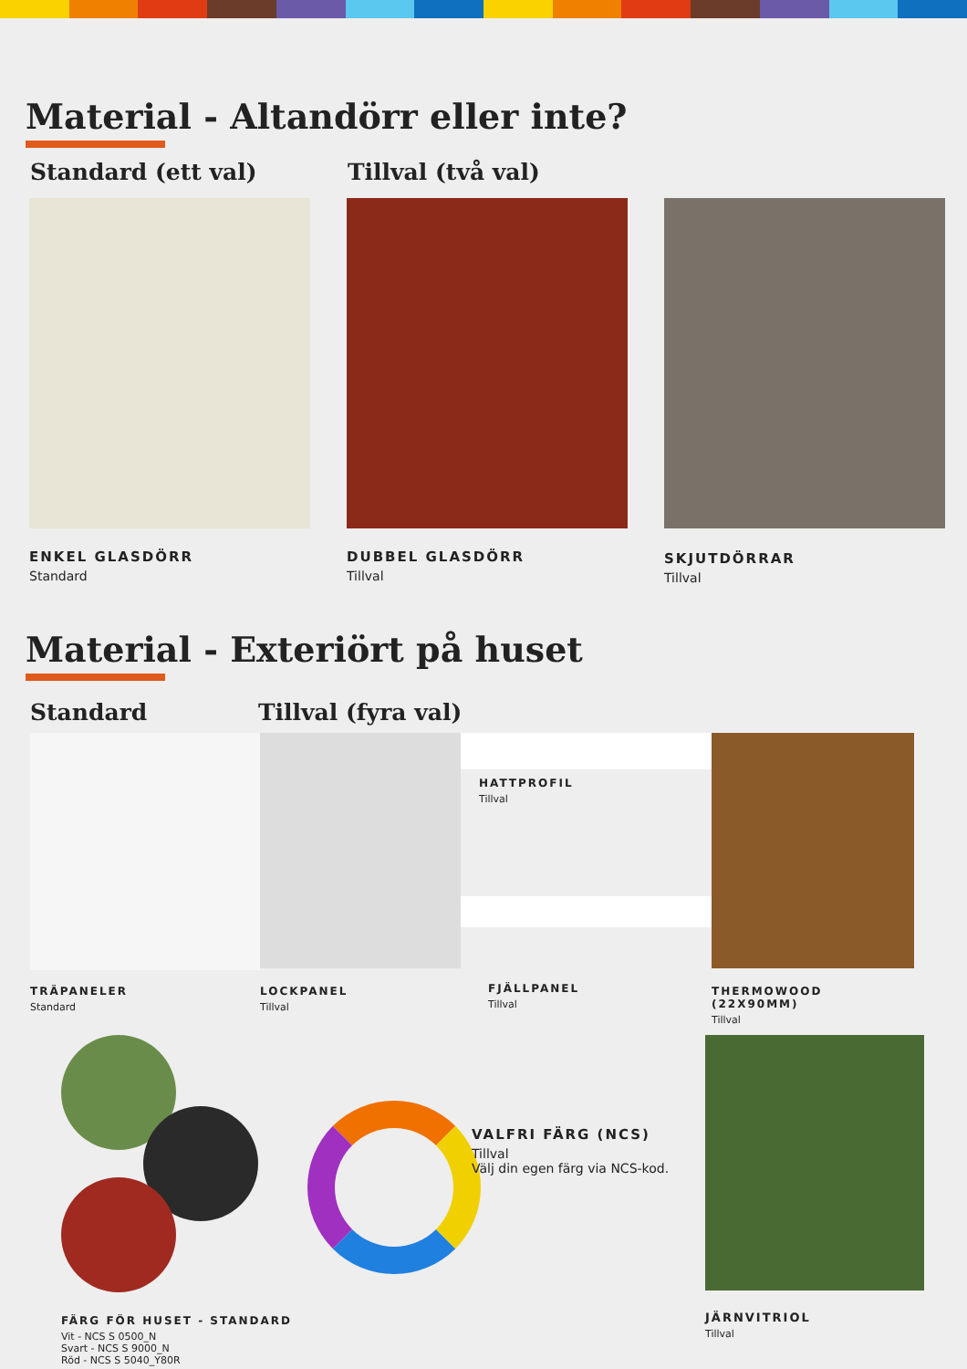Material - Altandörr eller inte?
Standard (ett val) Tillval (två val)
ENKEL GLASDÖRR
Standard
DUBBEL GLASDÖRR
Tillval
SKJUTDÖRRAR
Tillval
Material - Exteriört på huset
Standard Tillval (fyra val)
TRÄPANELER
Standard
LOCKPANEL
Tillval
HATTPROFIL
Tillval
FJÄLLPANEL
Tillval
THERMOWOOD (22X90MM)
Tillval
FÄRG FÖR HUSET - STANDARD
Vit - NCS S 0500_N
Svart - NCS S 9000_N
Röd - NCS S 5040_Y80R
VALFRI FÄRG (NCS)
Tillval
Välj din egen färg via NCS-kod.
JÄRNVITRIOL
Tillval